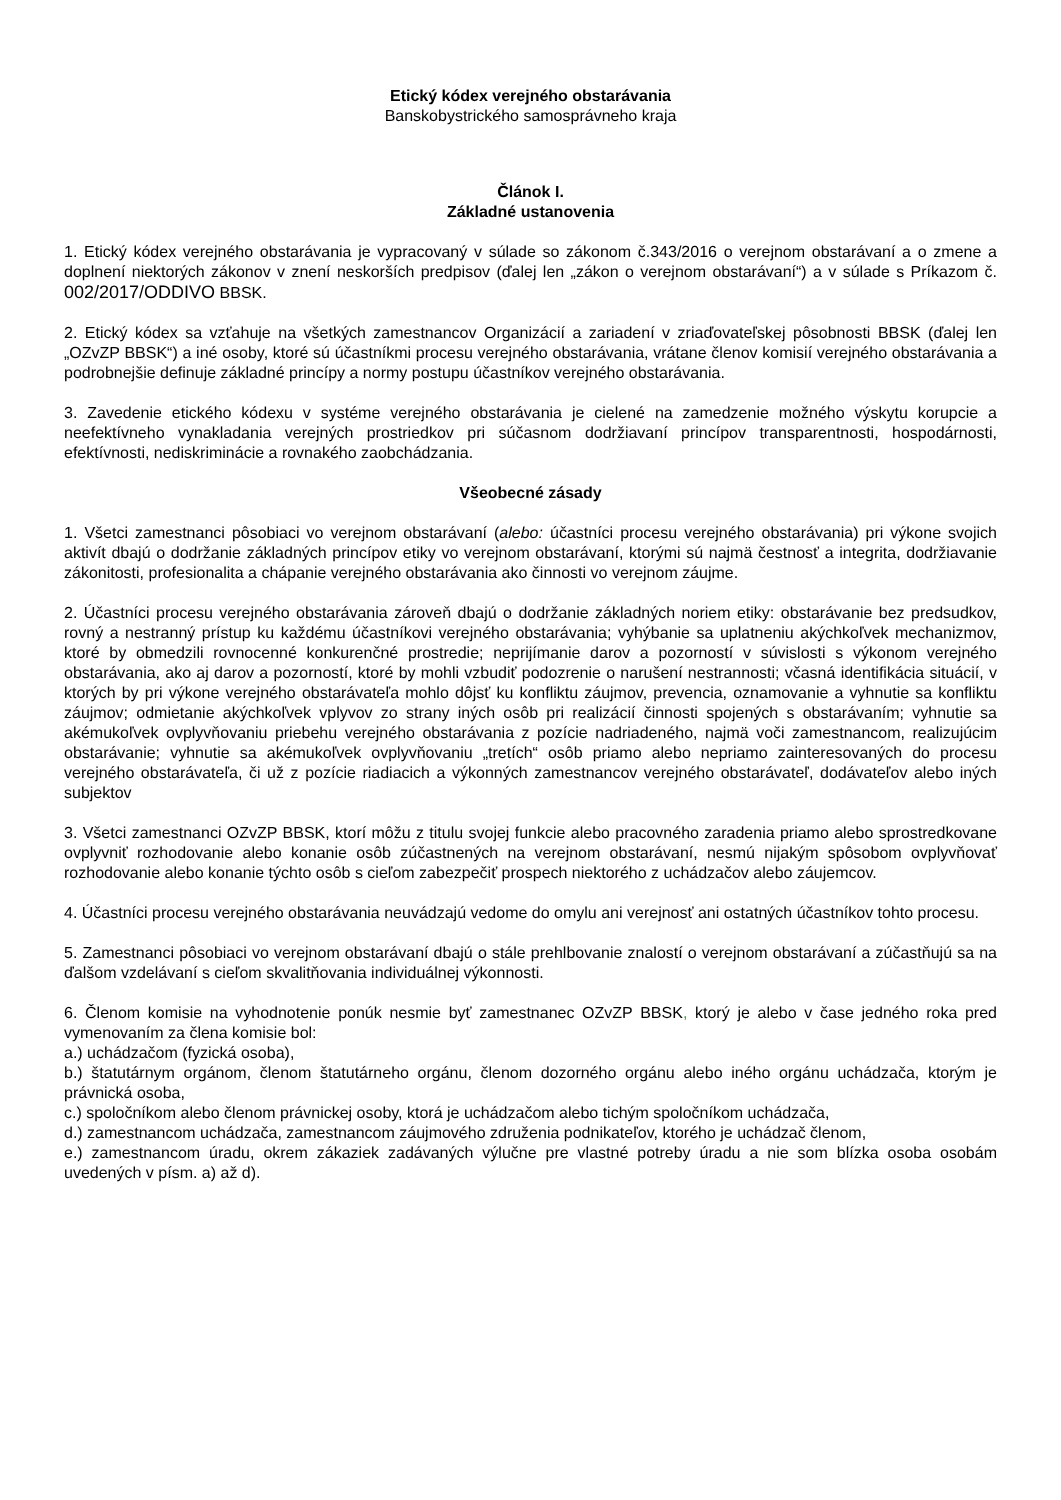Etický kódex verejného obstarávania
Banskobystrického samosprávneho kraja
Článok I.
Základné ustanovenia
1. Etický kódex verejného obstarávania je vypracovaný v súlade so zákonom č.343/2016 o verejnom obstarávaní a o zmene a doplnení niektorých zákonov v znení neskorších predpisov (ďalej len „zákon o verejnom obstarávaní“) a v súlade s Príkazom č. 002/2017/ODDIVO BBSK.
2. Etický kódex sa vzťahuje na všetkých zamestnancov Organizácií a zariadení v zriaďovateľskej pôsobnosti BBSK (ďalej len „OZvZP BBSK“) a iné osoby, ktoré sú účastníkmi procesu verejného obstarávania, vrátane členov komisií verejného obstarávania a podrobnejšie definuje základné princípy a normy postupu účastníkov verejného obstarávania.
3. Zavedenie etického kódexu v systéme verejného obstarávania je cielené na zamedzenie možného výskytu korupcie a neefektívneho vynakladania verejných prostriedkov pri súčasnom dodržiavaní princípov transparentnosti, hospodárnosti, efektívnosti, nediskriminácie a rovnakého zaobchádzania.
Všeobecné zásady
1. Všetci zamestnanci pôsobiaci vo verejnom obstarávaní (alebo: účastníci procesu verejného obstarávania) pri výkone svojich aktivít dbajú o dodržanie základných princípov etiky vo verejnom obstarávaní, ktorými sú najmä čestnosť a integrita, dodržiavanie zákonitosti, profesionalita a chápanie verejného obstarávania ako činnosti vo verejnom záujme.
2. Účastníci procesu verejného obstarávania zároveň dbajú o dodržanie základných noriem etiky: obstarávanie bez predsudkov, rovný a nestranný prístup ku každému účastníkovi verejného obstarávania; vyhýbanie sa uplatneniu akýchkoľvek mechanizmov, ktoré by obmedzili rovnocenné konkurenčné prostredie; neprijímanie darov a pozorností v súvislosti s výkonom verejného obstarávania, ako aj darov a pozorností, ktoré by mohli vzbudiť podozrenie o narušení nestrannosti; včasná identifikácia situácií, v ktorých by pri výkone verejného obstarávateľa mohlo dôjsť ku konfliktu záujmov, prevencia, oznamovanie a vyhnutie sa konfliktu záujmov; odmietanie akýchkoľvek vplyvov zo strany iných osôb pri realizácií činnosti spojených s obstarávaním; vyhnutie sa akémukoľvek ovplyvňovaniu priebehu verejného obstarávania z pozície nadriadeného, najmä voči zamestnancom, realizujúcim obstarávanie; vyhnutie sa akémukoľvek ovplyvňovaniu „tretích“ osôb priamo alebo nepriamo zainteresovaných do procesu verejného obstarávateľa, či už z pozície riadiacich a výkonných zamestnancov verejného obstarávateľ, dodávateľov alebo iných subjektov
3. Všetci zamestnanci OZvZP BBSK, ktorí môžu z titulu svojej funkcie alebo pracovného zaradenia priamo alebo sprostredkovane ovplyvniť rozhodovanie alebo konanie osôb zúčastnených na verejnom obstarávaní, nesmú nijakým spôsobom ovplyvňovať rozhodovanie alebo konanie týchto osôb s cieľom zabezpečiť prospech niektorého z uchádzačov alebo záujemcov.
4. Účastníci procesu verejného obstarávania neuvádzajú vedome do omylu ani verejnosť ani ostatných účastníkov tohto procesu.
5. Zamestnanci pôsobiaci vo verejnom obstarávaní dbajú o stále prehlbovanie znalostí o verejnom obstarávaní a zúčastňujú sa na ďalšom vzdelávaní s cieľom skvalitňovania individuálnej výkonnosti.
6. Členom komisie na vyhodnotenie ponúk nesmie byť zamestnanec OZvZP BBSK, ktorý je alebo v čase jedného roka pred vymenovaním za člena komisie bol:
a.) uchádzačom (fyzická osoba),
b.) štatutárnym orgánom, členom štatutárneho orgánu, členom dozorného orgánu alebo iného orgánu uchádzača, ktorým je právnická osoba,
c.) spoločníkom alebo členom právnickej osoby, ktorá je uchádzačom alebo tichým spoločníkom uchádzača,
d.) zamestnancom uchádzača, zamestnancom záujmového združenia podnikateľov, ktorého je uchádzač členom,
e.) zamestnancom úradu, okrem zákaziek zadávaných výlučne pre vlastné potreby úradu a nie som blízka osoba osobám uvedených v písm. a) až d).